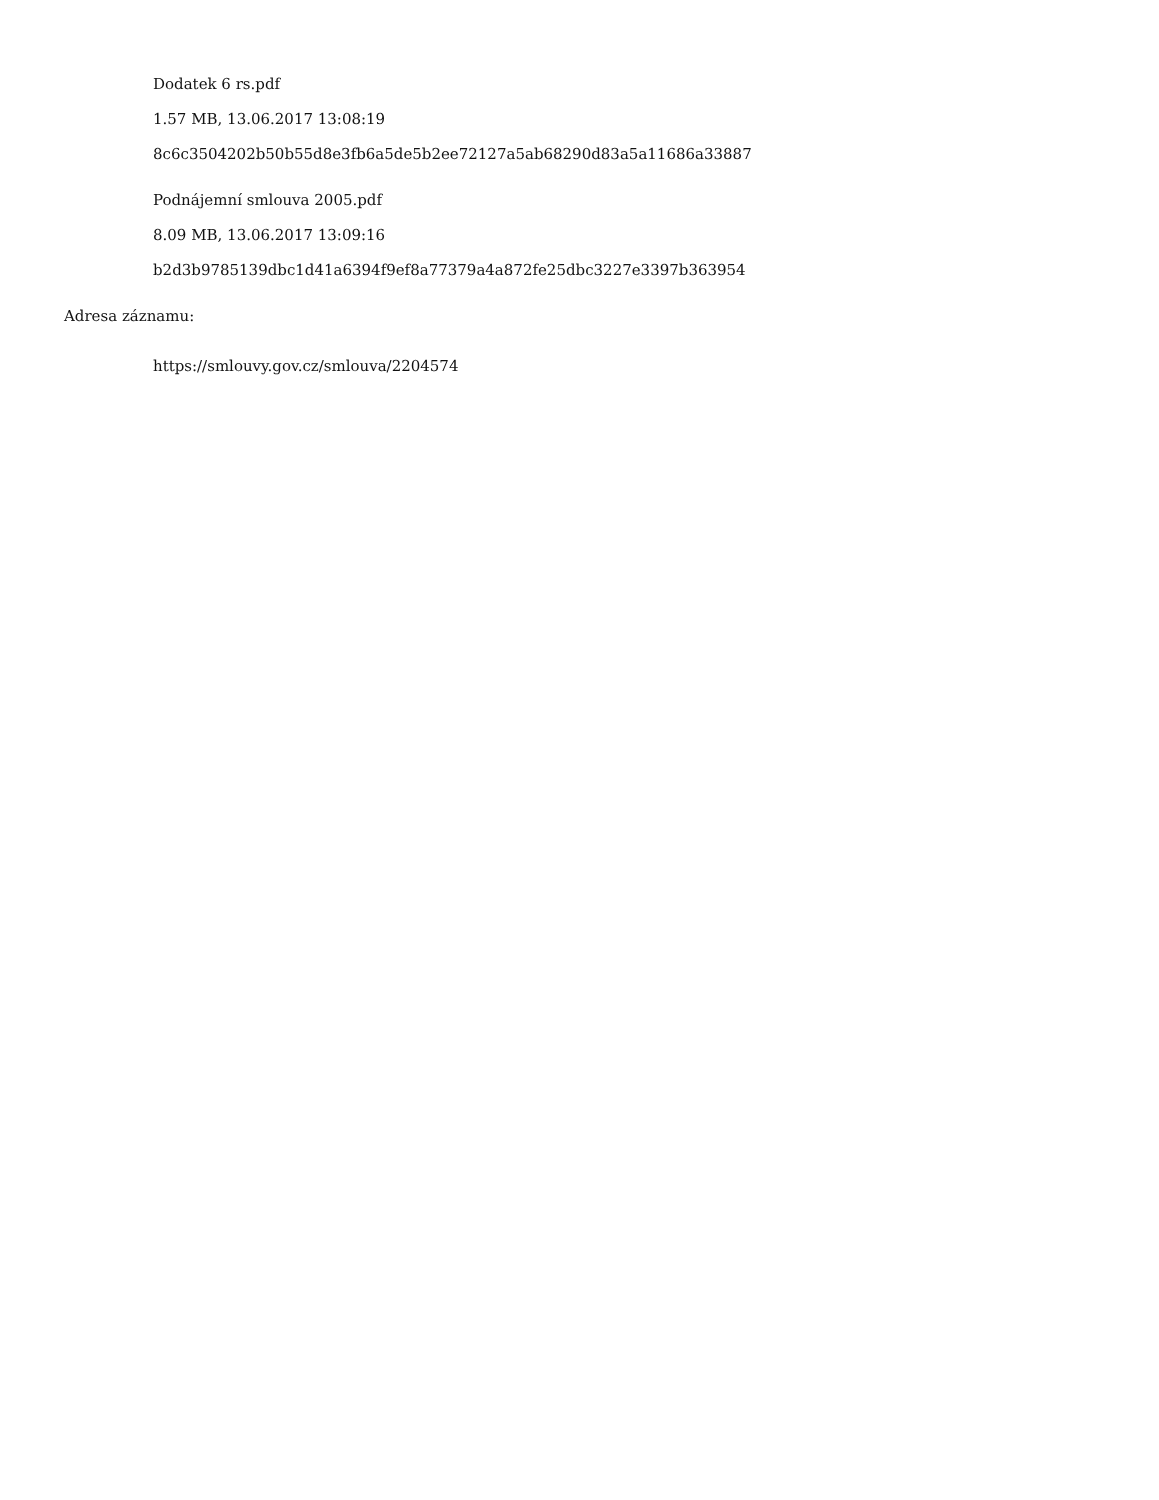Dodatek 6 rs.pdf
1.57 MB, 13.06.2017 13:08:19
8c6c3504202b50b55d8e3fb6a5de5b2ee72127a5ab68290d83a5a11686a33887
Podnájemní smlouva 2005.pdf
8.09 MB, 13.06.2017 13:09:16
b2d3b9785139dbc1d41a6394f9ef8a77379a4a872fe25dbc3227e3397b363954
Adresa záznamu:
https://smlouvy.gov.cz/smlouva/2204574